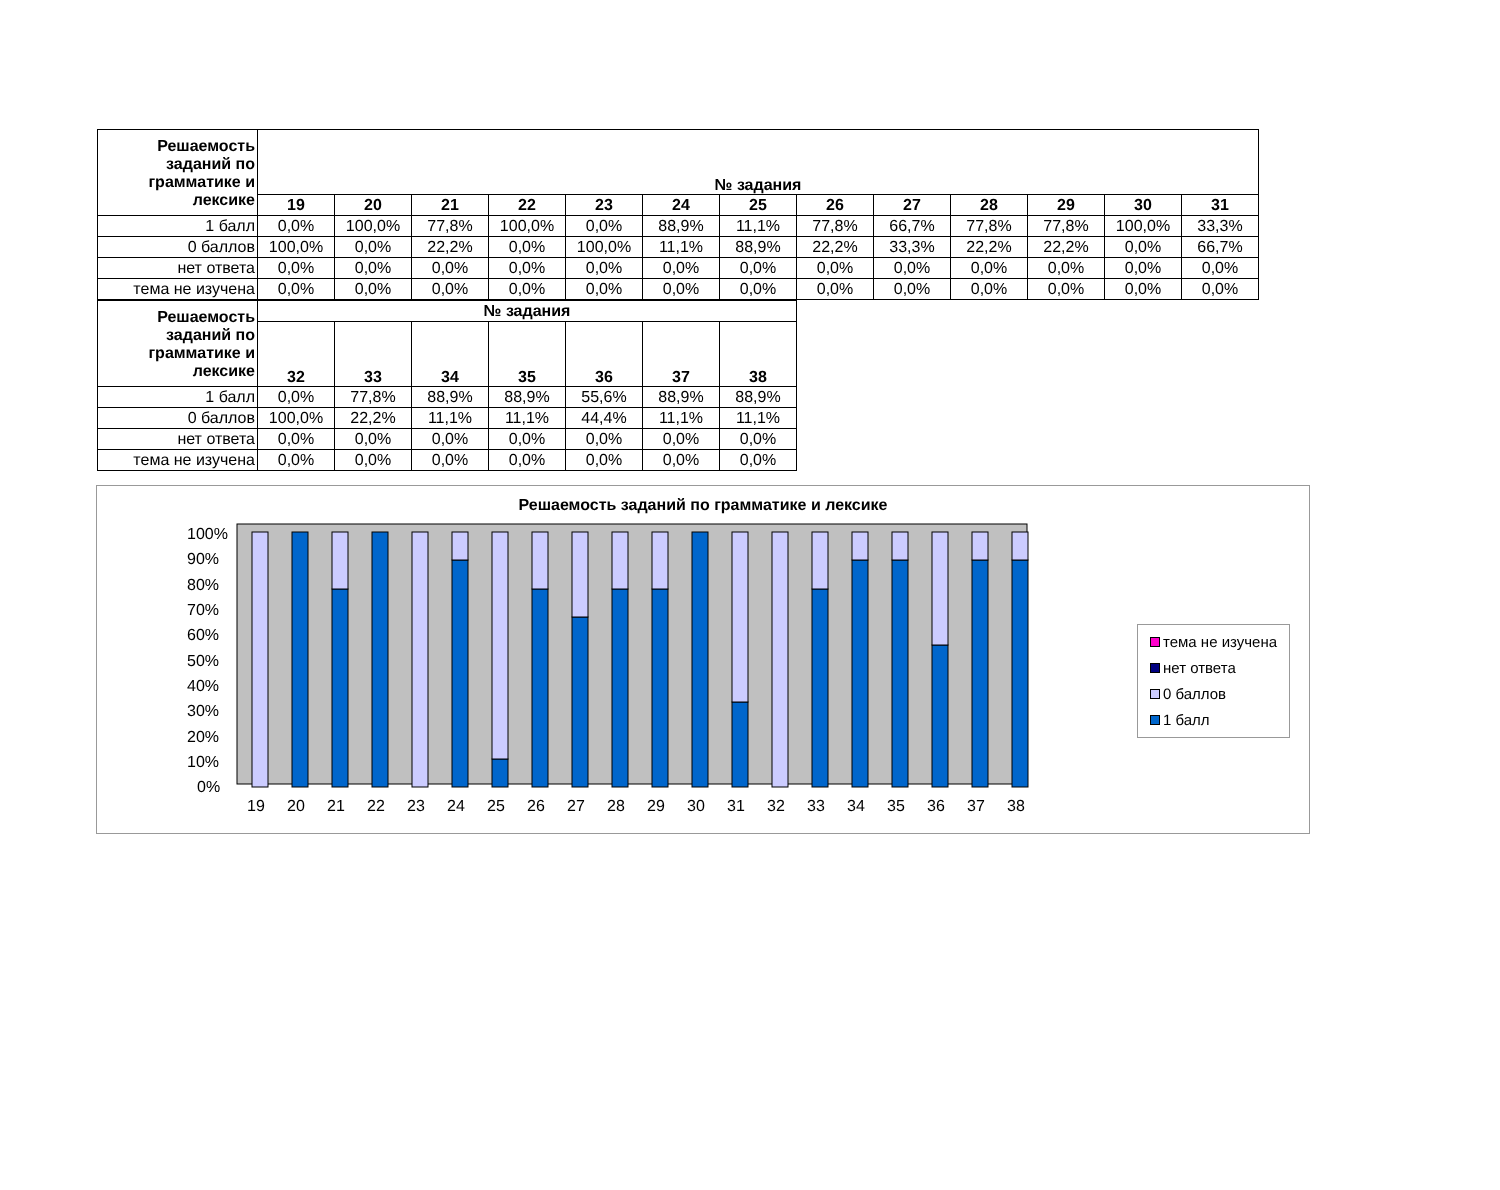| Решаемость заданий по грамматике и лексике | № задания | | | | | | | | | | | | |
| --- | --- | --- | --- | --- | --- | --- | --- | --- | --- | --- | --- | --- | --- |
| | 19 | 20 | 21 | 22 | 23 | 24 | 25 | 26 | 27 | 28 | 29 | 30 | 31 |
| 1 балл | 0,0% | 100,0% | 77,8% | 100,0% | 0,0% | 88,9% | 11,1% | 77,8% | 66,7% | 77,8% | 77,8% | 100,0% | 33,3% |
| 0 баллов | 100,0% | 0,0% | 22,2% | 0,0% | 100,0% | 11,1% | 88,9% | 22,2% | 33,3% | 22,2% | 22,2% | 0,0% | 66,7% |
| нет ответа | 0,0% | 0,0% | 0,0% | 0,0% | 0,0% | 0,0% | 0,0% | 0,0% | 0,0% | 0,0% | 0,0% | 0,0% | 0,0% |
| тема не изучена | 0,0% | 0,0% | 0,0% | 0,0% | 0,0% | 0,0% | 0,0% | 0,0% | 0,0% | 0,0% | 0,0% | 0,0% | 0,0% |
| Решаемость заданий по грамматике и лексике | № задания | | | | | | |
| --- | --- | --- | --- | --- | --- | --- | --- |
| | 32 | 33 | 34 | 35 | 36 | 37 | 38 |
| 1 балл | 0,0% | 77,8% | 88,9% | 88,9% | 55,6% | 88,9% | 88,9% |
| 0 баллов | 100,0% | 22,2% | 11,1% | 11,1% | 44,4% | 11,1% | 11,1% |
| нет ответа | 0,0% | 0,0% | 0,0% | 0,0% | 0,0% | 0,0% | 0,0% |
| тема не изучена | 0,0% | 0,0% | 0,0% | 0,0% | 0,0% | 0,0% | 0,0% |
Решаемость заданий по грамматике и лексике
100%
90%
80%
70%
60%
50%
40%
30%
20%
10%
0%
19
20
21
22
23
24
25
26
27
28
29
30
31
32
33
34
35
36
37
38
тема не изучена
нет ответа
0 баллов
1 балл